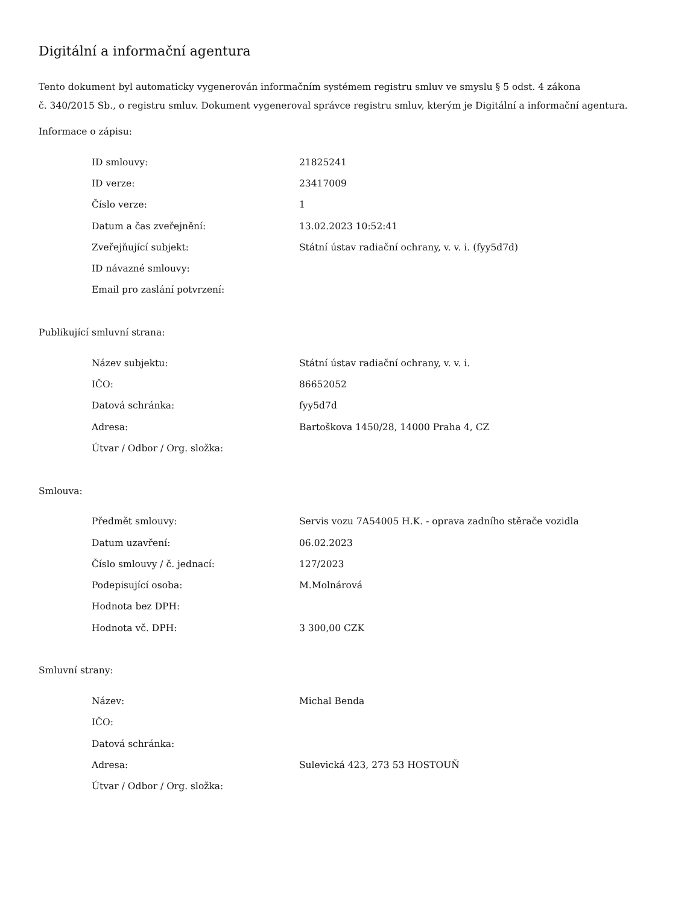Digitální a informační agentura
Tento dokument byl automaticky vygenerován informačním systémem registru smluv ve smyslu § 5 odst. 4 zákona
č. 340/2015 Sb., o registru smluv. Dokument vygeneroval správce registru smluv, kterým je Digitální a informační agentura.
Informace o zápisu:
| ID smlouvy: | 21825241 |
| ID verze: | 23417009 |
| Číslo verze: | 1 |
| Datum a čas zveřejnění: | 13.02.2023 10:52:41 |
| Zveřejňující subjekt: | Státní ústav radiační ochrany, v. v. i. (fyy5d7d) |
| ID návazné smlouvy: | |
| Email pro zaslání potvrzení: | |
Publikující smluvní strana:
| Název subjektu: | Státní ústav radiační ochrany, v. v. i. |
| IČO: | 86652052 |
| Datová schránka: | fyy5d7d |
| Adresa: | Bartoškova 1450/28, 14000 Praha 4, CZ |
| Útvar / Odbor / Org. složka: | |
Smlouva:
| Předmět smlouvy: | Servis vozu 7A54005 H.K. - oprava zadního stěrače vozidla |
| Datum uzavření: | 06.02.2023 |
| Číslo smlouvy / č. jednací: | 127/2023 |
| Podepisující osoba: | M.Molnárová |
| Hodnota bez DPH: | |
| Hodnota vč. DPH: | 3 300,00 CZK |
Smluvní strany:
| Název: | Michal Benda |
| IČO: | |
| Datová schránka: | |
| Adresa: | Sulevická 423, 273 53 HOSTOUŇ |
| Útvar / Odbor / Org. složka: | |